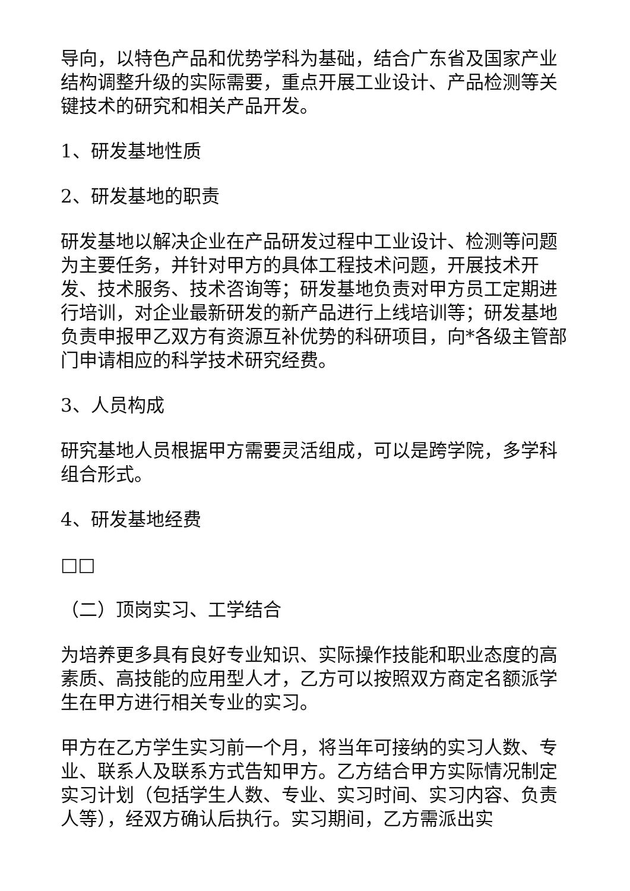导向，以特色产品和优势学科为基础，结合广东省及国家产业结构调整升级的实际需要，重点开展工业设计、产品检测等关键技术的研究和相关产品开发。
1、研发基地性质
2、研发基地的职责
研发基地以解决企业在产品研发过程中工业设计、检测等问题为主要任务，并针对甲方的具体工程技术问题，开展技术开发、技术服务、技术咨询等；研发基地负责对甲方员工定期进行培训，对企业最新研发的新产品进行上线培训等；研发基地负责申报甲乙双方有资源互补优势的科研项目，向*各级主管部门申请相应的科学技术研究经费。
3、人员构成
研究基地人员根据甲方需要灵活组成，可以是跨学院，多学科组合形式。
4、研发基地经费
□□
（二）顶岗实习、工学结合
为培养更多具有良好专业知识、实际操作技能和职业态度的高素质、高技能的应用型人才，乙方可以按照双方商定名额派学生在甲方进行相关专业的实习。
甲方在乙方学生实习前一个月，将当年可接纳的实习人数、专业、联系人及联系方式告知甲方。乙方结合甲方实际情况制定实习计划（包括学生人数、专业、实习时间、实习内容、负责人等），经双方确认后执行。实习期间，乙方需派出实